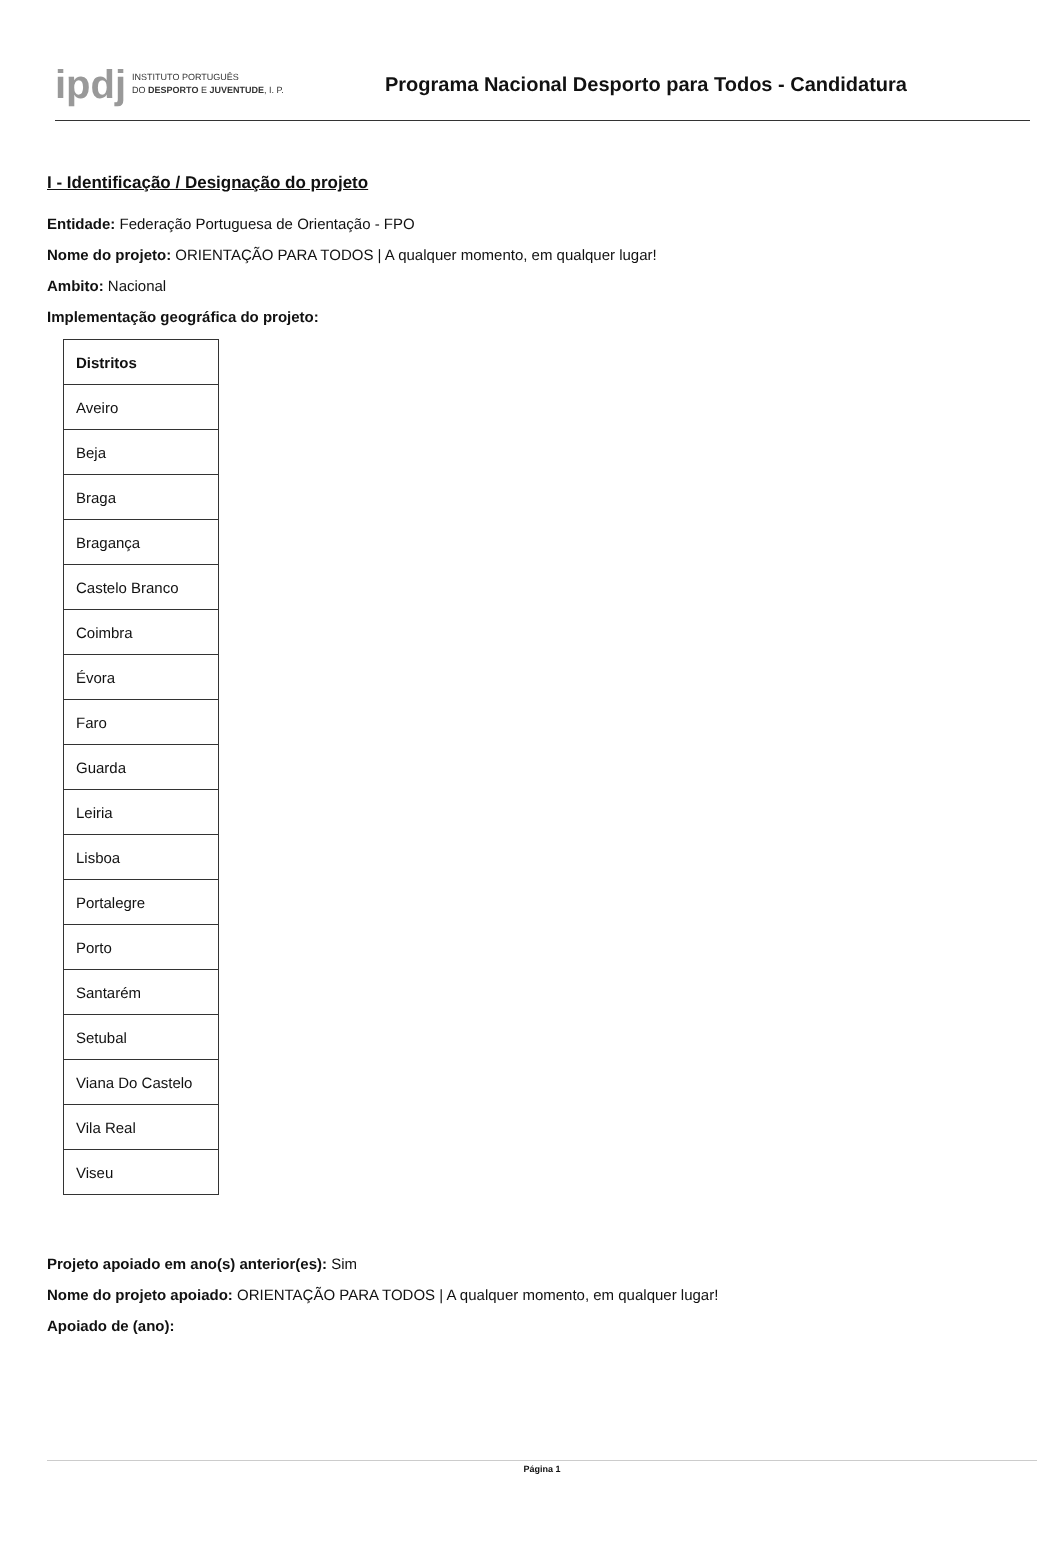ipdj INSTITUTO PORTUGUÊS
DO DESPORTO E JUVENTUDE, I. P.
Programa Nacional Desporto para Todos - Candidatura
I - Identificação / Designação do projeto
Entidade: Federação Portuguesa de Orientação - FPO
Nome do projeto: ORIENTAÇÃO PARA TODOS | A qualquer momento, em qualquer lugar!
Ambito: Nacional
Implementação geográfica do projeto:
| Distritos |
| --- |
| Aveiro |
| Beja |
| Braga |
| Bragança |
| Castelo Branco |
| Coimbra |
| Évora |
| Faro |
| Guarda |
| Leiria |
| Lisboa |
| Portalegre |
| Porto |
| Santarém |
| Setubal |
| Viana Do Castelo |
| Vila Real |
| Viseu |
Projeto apoiado em ano(s) anterior(es): Sim
Nome do projeto apoiado: ORIENTAÇÃO PARA TODOS | A qualquer momento, em qualquer lugar!
Apoiado de (ano):
Página 1